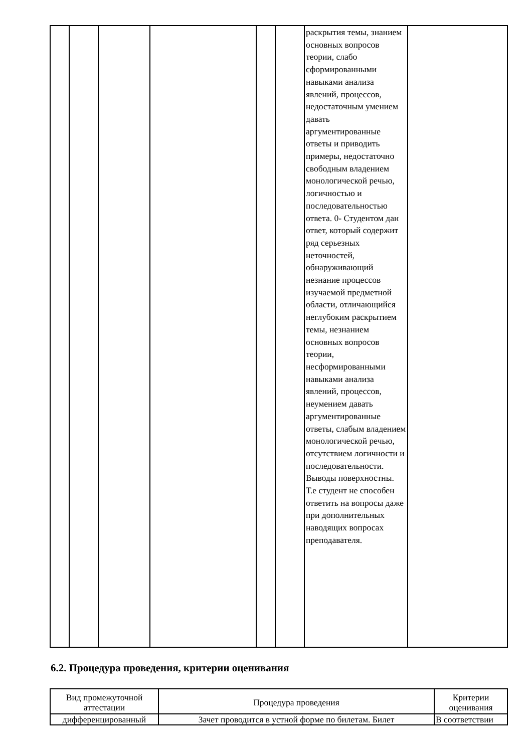| | | | | | | раскрытия темы, знанием основных вопросов теории, слабо сформированными навыками анализа явлений, процессов, недостаточным умением давать аргументированные ответы и приводить примеры, недостаточно свободным владением монологической речью, логичностью и последовательностью ответа. 0- Студентом дан ответ, который содержит ряд серьезных неточностей, обнаруживающий незнание процессов изучаемой предметной области, отличающийся неглубоким раскрытием темы, незнанием основных вопросов теории, несформированными навыками анализа явлений, процессов, неумением давать аргументированные ответы, слабым владением монологической речью, отсутствием логичности и последовательности. Выводы поверхностны. Т.е студент не способен ответить на вопросы даже при дополнительных наводящих вопросах преподавателя. | |
6.2. Процедура проведения, критерии оценивания
| Вид промежуточной аттестации | Процедура проведения | Критерии оценивания |
| --- | --- | --- |
| дифференцированный | Зачет проводится в устной форме по билетам. Билет | В соответствии |